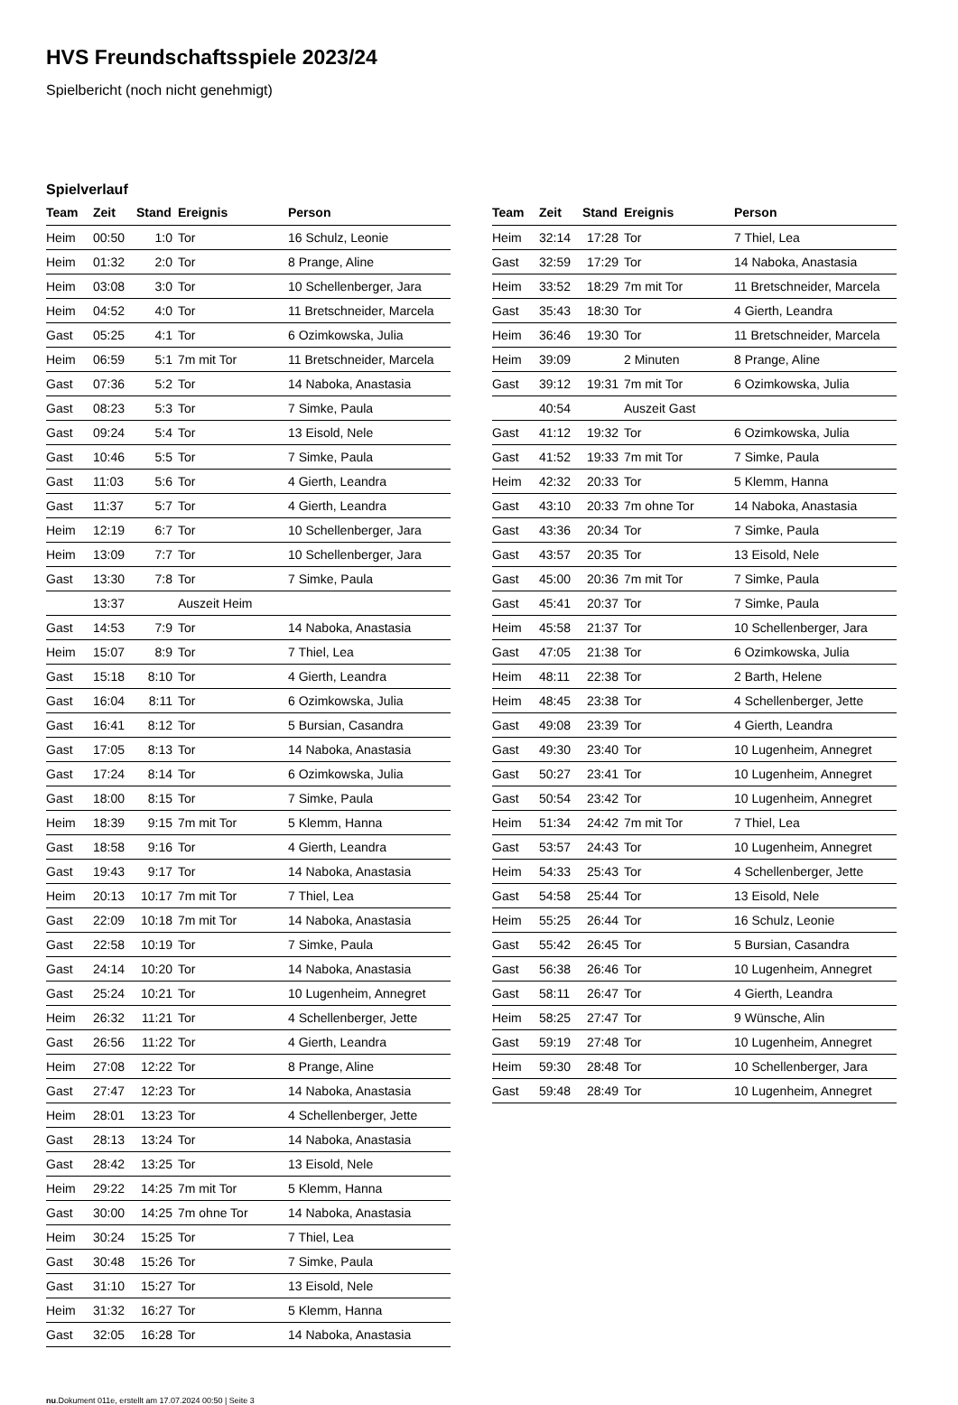HVS Freundschaftsspiele 2023/24
Spielbericht (noch nicht genehmigt)
Spielverlauf
| Team | Zeit | Stand | Ereignis | Person |
| --- | --- | --- | --- | --- |
| Heim | 00:50 | 1:0 | Tor | 16 Schulz, Leonie |
| Heim | 01:32 | 2:0 | Tor | 8 Prange, Aline |
| Heim | 03:08 | 3:0 | Tor | 10 Schellenberger, Jara |
| Heim | 04:52 | 4:0 | Tor | 11 Bretschneider, Marcela |
| Gast | 05:25 | 4:1 | Tor | 6 Ozimkowska, Julia |
| Heim | 06:59 | 5:1 | 7m mit Tor | 11 Bretschneider, Marcela |
| Gast | 07:36 | 5:2 | Tor | 14 Naboka, Anastasia |
| Gast | 08:23 | 5:3 | Tor | 7 Simke, Paula |
| Gast | 09:24 | 5:4 | Tor | 13 Eisold, Nele |
| Gast | 10:46 | 5:5 | Tor | 7 Simke, Paula |
| Gast | 11:03 | 5:6 | Tor | 4 Gierth, Leandra |
| Gast | 11:37 | 5:7 | Tor | 4 Gierth, Leandra |
| Heim | 12:19 | 6:7 | Tor | 10 Schellenberger, Jara |
| Heim | 13:09 | 7:7 | Tor | 10 Schellenberger, Jara |
| Gast | 13:30 | 7:8 | Tor | 7 Simke, Paula |
| | 13:37 | | Auszeit Heim | |
| Gast | 14:53 | 7:9 | Tor | 14 Naboka, Anastasia |
| Heim | 15:07 | 8:9 | Tor | 7 Thiel, Lea |
| Gast | 15:18 | 8:10 | Tor | 4 Gierth, Leandra |
| Gast | 16:04 | 8:11 | Tor | 6 Ozimkowska, Julia |
| Gast | 16:41 | 8:12 | Tor | 5 Bursian, Casandra |
| Gast | 17:05 | 8:13 | Tor | 14 Naboka, Anastasia |
| Gast | 17:24 | 8:14 | Tor | 6 Ozimkowska, Julia |
| Gast | 18:00 | 8:15 | Tor | 7 Simke, Paula |
| Heim | 18:39 | 9:15 | 7m mit Tor | 5 Klemm, Hanna |
| Gast | 18:58 | 9:16 | Tor | 4 Gierth, Leandra |
| Gast | 19:43 | 9:17 | Tor | 14 Naboka, Anastasia |
| Heim | 20:13 | 10:17 | 7m mit Tor | 7 Thiel, Lea |
| Gast | 22:09 | 10:18 | 7m mit Tor | 14 Naboka, Anastasia |
| Gast | 22:58 | 10:19 | Tor | 7 Simke, Paula |
| Gast | 24:14 | 10:20 | Tor | 14 Naboka, Anastasia |
| Gast | 25:24 | 10:21 | Tor | 10 Lugenheim, Annegret |
| Heim | 26:32 | 11:21 | Tor | 4 Schellenberger, Jette |
| Gast | 26:56 | 11:22 | Tor | 4 Gierth, Leandra |
| Heim | 27:08 | 12:22 | Tor | 8 Prange, Aline |
| Gast | 27:47 | 12:23 | Tor | 14 Naboka, Anastasia |
| Heim | 28:01 | 13:23 | Tor | 4 Schellenberger, Jette |
| Gast | 28:13 | 13:24 | Tor | 14 Naboka, Anastasia |
| Gast | 28:42 | 13:25 | Tor | 13 Eisold, Nele |
| Heim | 29:22 | 14:25 | 7m mit Tor | 5 Klemm, Hanna |
| Gast | 30:00 | 14:25 | 7m ohne Tor | 14 Naboka, Anastasia |
| Heim | 30:24 | 15:25 | Tor | 7 Thiel, Lea |
| Gast | 30:48 | 15:26 | Tor | 7 Simke, Paula |
| Gast | 31:10 | 15:27 | Tor | 13 Eisold, Nele |
| Heim | 31:32 | 16:27 | Tor | 5 Klemm, Hanna |
| Gast | 32:05 | 16:28 | Tor | 14 Naboka, Anastasia |
| Team | Zeit | Stand | Ereignis | Person |
| --- | --- | --- | --- | --- |
| Heim | 32:14 | 17:28 | Tor | 7 Thiel, Lea |
| Gast | 32:59 | 17:29 | Tor | 14 Naboka, Anastasia |
| Heim | 33:52 | 18:29 | 7m mit Tor | 11 Bretschneider, Marcela |
| Gast | 35:43 | 18:30 | Tor | 4 Gierth, Leandra |
| Heim | 36:46 | 19:30 | Tor | 11 Bretschneider, Marcela |
| Heim | 39:09 | | 2 Minuten | 8 Prange, Aline |
| Gast | 39:12 | 19:31 | 7m mit Tor | 6 Ozimkowska, Julia |
| | 40:54 | | Auszeit Gast | |
| Gast | 41:12 | 19:32 | Tor | 6 Ozimkowska, Julia |
| Gast | 41:52 | 19:33 | 7m mit Tor | 7 Simke, Paula |
| Heim | 42:32 | 20:33 | Tor | 5 Klemm, Hanna |
| Gast | 43:10 | 20:33 | 7m ohne Tor | 14 Naboka, Anastasia |
| Gast | 43:36 | 20:34 | Tor | 7 Simke, Paula |
| Gast | 43:57 | 20:35 | Tor | 13 Eisold, Nele |
| Gast | 45:00 | 20:36 | 7m mit Tor | 7 Simke, Paula |
| Gast | 45:41 | 20:37 | Tor | 7 Simke, Paula |
| Heim | 45:58 | 21:37 | Tor | 10 Schellenberger, Jara |
| Gast | 47:05 | 21:38 | Tor | 6 Ozimkowska, Julia |
| Heim | 48:11 | 22:38 | Tor | 2 Barth, Helene |
| Heim | 48:45 | 23:38 | Tor | 4 Schellenberger, Jette |
| Gast | 49:08 | 23:39 | Tor | 4 Gierth, Leandra |
| Gast | 49:30 | 23:40 | Tor | 10 Lugenheim, Annegret |
| Gast | 50:27 | 23:41 | Tor | 10 Lugenheim, Annegret |
| Gast | 50:54 | 23:42 | Tor | 10 Lugenheim, Annegret |
| Heim | 51:34 | 24:42 | 7m mit Tor | 7 Thiel, Lea |
| Gast | 53:57 | 24:43 | Tor | 10 Lugenheim, Annegret |
| Heim | 54:33 | 25:43 | Tor | 4 Schellenberger, Jette |
| Gast | 54:58 | 25:44 | Tor | 13 Eisold, Nele |
| Heim | 55:25 | 26:44 | Tor | 16 Schulz, Leonie |
| Gast | 55:42 | 26:45 | Tor | 5 Bursian, Casandra |
| Gast | 56:38 | 26:46 | Tor | 10 Lugenheim, Annegret |
| Gast | 58:11 | 26:47 | Tor | 4 Gierth, Leandra |
| Heim | 58:25 | 27:47 | Tor | 9 Wünsche, Alin |
| Gast | 59:19 | 27:48 | Tor | 10 Lugenheim, Annegret |
| Heim | 59:30 | 28:48 | Tor | 10 Schellenberger, Jara |
| Gast | 59:48 | 28:49 | Tor | 10 Lugenheim, Annegret |
nu.Dokument 011e, erstellt am 17.07.2024 00:50 | Seite 3